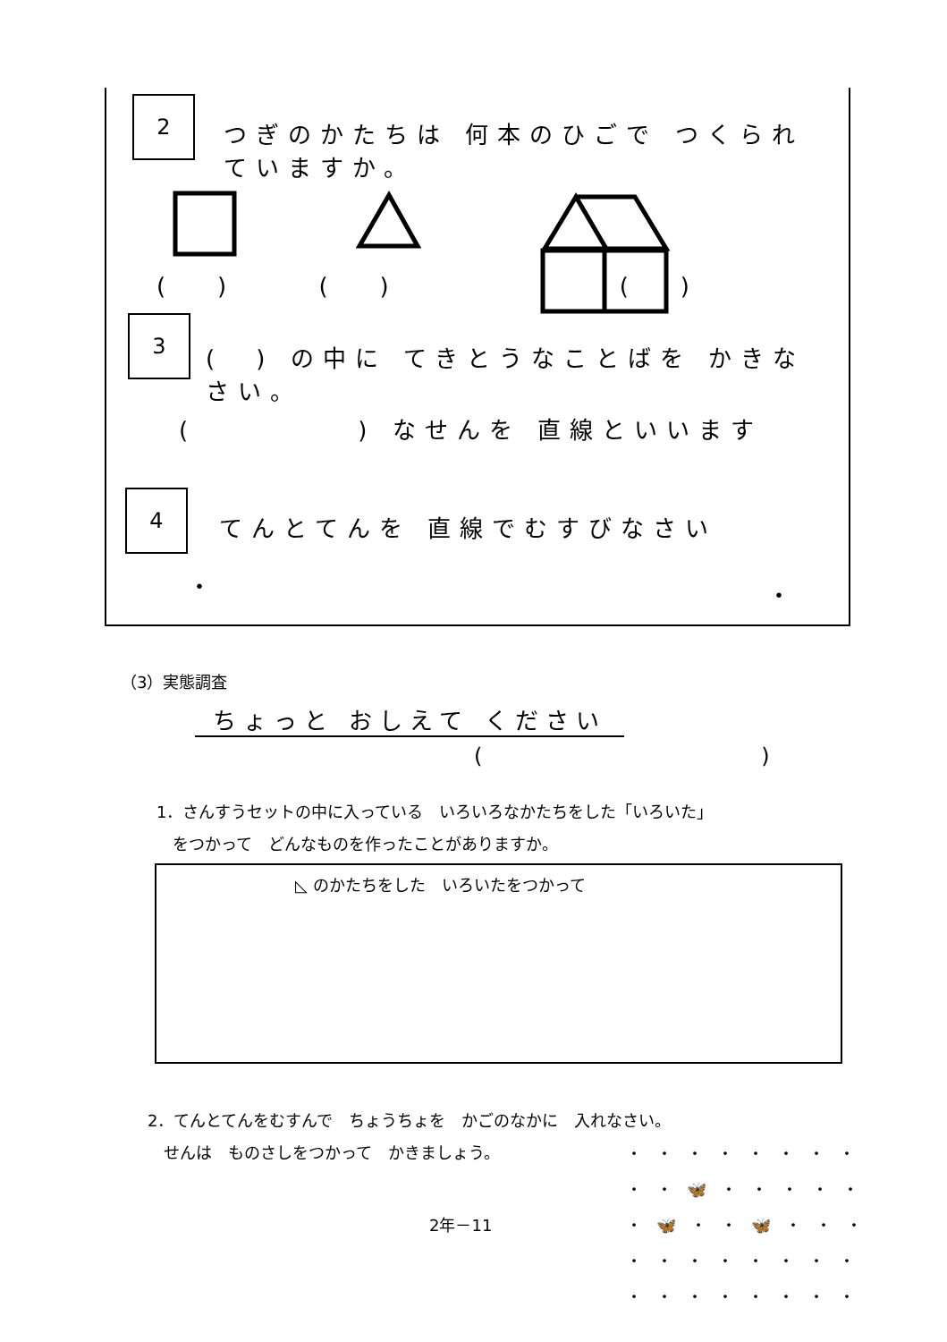2
つぎのかたちは 何本のひごで つくられていますか。
( ) ( ) ( )
3
(　) の中に てきとうなことばを かきなさい。
(　　　　　) なせんを 直線といいます
4
てんとてんを 直線でむすびなさい
・ ・
（3）実態調査
ちょっと おしえて ください
(　　　　　　　　　　　　　)
1．さんすうセットの中に入っている　いろいろなかたちをした「いろいた」
　をつかって　どんなものを作ったことがありますか。
◺ のかたちをした　いろいたをつかって
2．てんとてんをむすんで　ちょうちょを　かごのなかに　入れなさい。
　せんは　ものさしをつかって　かきましょう。
2年－11
・・・・・・・・
・・🦋・・・・・
・🦋・・🦋・・・
・・・・・・・・
・・・・・・・・